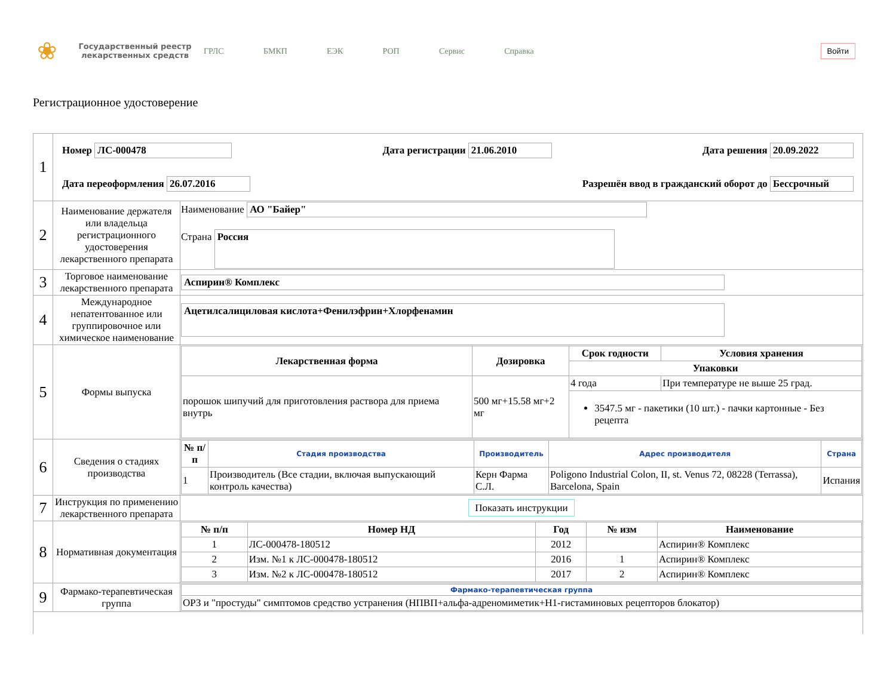❀
Государственный реестр лекарственных средств
ГРЛС БМКП ЕЭК РОП Сервис Справка
Войти
Регистрационное удостоверение
| 1 | Номер ЛС-000478 Дата регистрации 21.06.2010 Дата решения 20.09.2022 Дата переоформления 26.07.2016 Разрешён ввод в гражданский оборот до Бессрочный | |
| 2 | Наименование держателя или владельца регистрационного удостоверения лекарственного препарата | Наименование АО "Байер" Страна Россия |
| 3 | Торговое наименование лекарственного препарата | Аспирин® Комплекс |
| 4 | Международное непатентованное или группировочное или химическое наименование | Ацетилсалициловая кислота+Фенилэфрин+Хлорфенамин |
| 5 | Формы выпуска | / Лекарственная форма / Дозировка / Срок годности / Условия хранения / / --- / --- / --- / --- / / / / Упаковки / / / порошок шипучий для приготовления раствора для приема внутрь / 500 мг+15.58 мг+2 мг / 4 года / При температуре не выше 25 град. / / / / 3547.5 мг - пакетики (10 шт.) - пачки картонные - Без рецепта / / |
| 6 | Сведения о стадиях производства | / № п/п / Стадия производства / Производитель / Адрес производителя / Страна / / --- / --- / --- / --- / --- / / 1 / Производитель (Все стадии, включая выпускающий контроль качества) / Керн Фарма С.Л. / Poligono Industrial Colon, II, st. Venus 72, 08228 (Terrassa), Barcelona, Spain / Испания / |
| 7 | Инструкция по применению лекарственного препарата | Показать инструкции |
| 8 | Нормативная документация | / № п/п / Номер НД / Год / № изм / Наименование / / --- / --- / --- / --- / --- / / 1 / ЛС-000478-180512 / 2012 / / Аспирин® Комплекс / / 2 / Изм. №1 к ЛС-000478-180512 / 2016 / 1 / Аспирин® Комплекс / / 3 / Изм. №2 к ЛС-000478-180512 / 2017 / 2 / Аспирин® Комплекс / |
| 9 | Фармако-терапевтическая группа | / Фармако-терапевтическая группа / / --- / / ОРЗ и "простуды" симптомов средство устранения (НПВП+альфа-адреномиметик+H1-гистаминовых рецепторов блокатор) / |